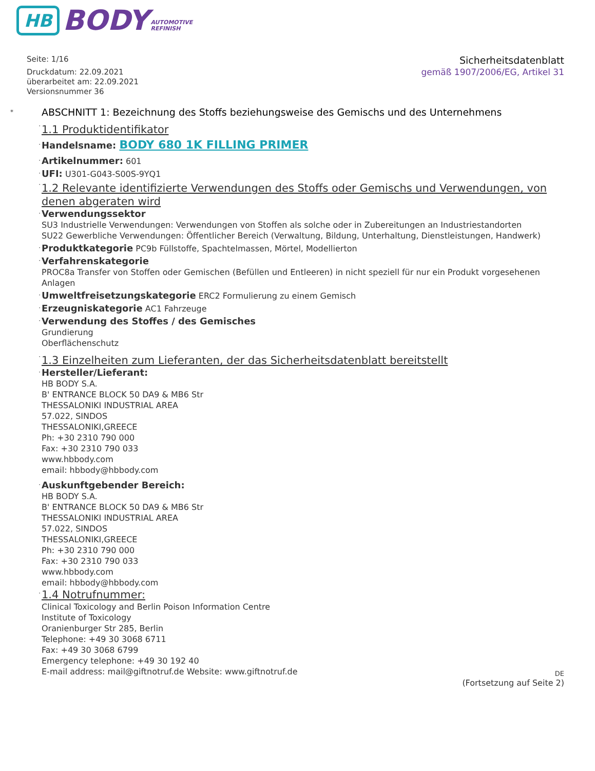HB BODY AUTOMOTIVE
REFINISH
Seite: 1/16
Druckdatum: 22.09.2021
überarbeitet am: 22.09.2021
Versionsnummer 36
Sicherheitsdatenblatt
gemäß 1907/2006/EG, Artikel 31
*
ABSCHNITT 1: Bezeichnung des Stoffs beziehungsweise des Gemischs und des Unternehmens
·
1.1 Produktidentifikator
·
Handelsname: BODY 680 1K FILLING PRIMER
·
Artikelnummer: 601
·
UFI: U301-G043-S00S-9YQ1
·
1.2 Relevante identifizierte Verwendungen des Stoffs oder Gemischs und Verwendungen, von denen abgeraten wird
·
Verwendungssektor
SU3 Industrielle Verwendungen: Verwendungen von Stoffen als solche oder in Zubereitungen an Industriestandorten
SU22 Gewerbliche Verwendungen: Öffentlicher Bereich (Verwaltung, Bildung, Unterhaltung, Dienstleistungen, Handwerk)
·
Produktkategorie PC9b Füllstoffe, Spachtelmassen, Mörtel, Modellierton
·
Verfahrenskategorie
PROC8a Transfer von Stoffen oder Gemischen (Befüllen und Entleeren) in nicht speziell für nur ein Produkt vorgesehenen Anlagen
·
Umweltfreisetzungskategorie ERC2 Formulierung zu einem Gemisch
·
Erzeugniskategorie AC1 Fahrzeuge
·
Verwendung des Stoffes / des Gemisches
Grundierung
Oberflächenschutz
·
1.3 Einzelheiten zum Lieferanten, der das Sicherheitsdatenblatt bereitstellt
·
Hersteller/Lieferant:
HB BODY S.A.
B' ENTRANCE BLOCK 50 DA9 & MB6 Str
THESSALONIKI INDUSTRIAL AREA
57.022, SINDOS
THESSALONIKI,GREECE
Ph: +30 2310 790 000
Fax: +30 2310 790 033
www.hbbody.com
email: hbbody@hbbody.com
·
Auskunftgebender Bereich:
HB BODY S.A.
B' ENTRANCE BLOCK 50 DA9 & MB6 Str
THESSALONIKI INDUSTRIAL AREA
57.022, SINDOS
THESSALONIKI,GREECE
Ph: +30 2310 790 000
Fax: +30 2310 790 033
www.hbbody.com
email: hbbody@hbbody.com
·
1.4 Notrufnummer:
Clinical Toxicology and Berlin Poison Information Centre
Institute of Toxicology
Oranienburger Str 285, Berlin
Telephone: +49 30 3068 6711
Fax: +49 30 3068 6799
Emergency telephone: +49 30 192 40
E-mail address: mail@giftnotruf.de Website: www.giftnotruf.de
DE
(Fortsetzung auf Seite 2)